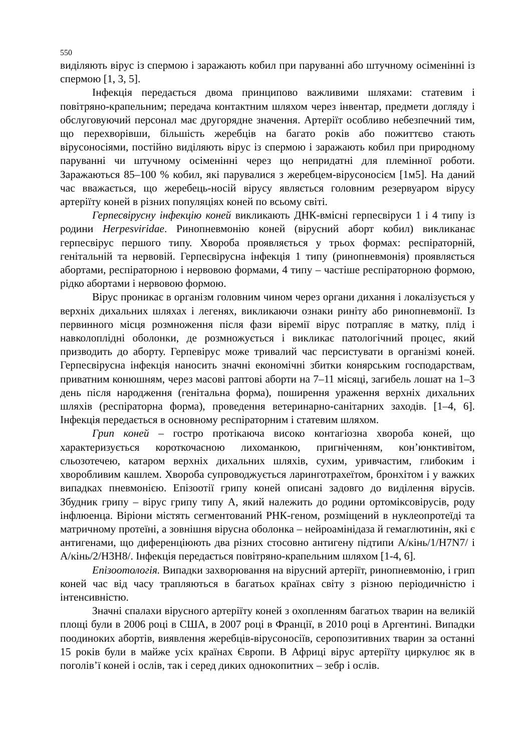550
виділяють вірус із спермою і заражають кобил при паруванні або штучному осіменінні із спермою [1, 3, 5].
Інфекція передається двома принципово важливими шляхами: статевим і повітряно-крапельним; передача контактним шляхом через інвентар, предмети догляду і обслуговуючий персонал має другорядне значення. Артеріїт особливо небезпечний тим, що перехворівши, більшість жеребців на багато років або пожиттєво стають вірусоносіями, постійно виділяють вірус із спермою і заражають кобил при природному паруванні чи штучному осіменінні через що непридатні для племінної роботи. Заражаються 85–100 % кобил, які парувалися з жеребцем-вірусоносієм [1м5]. На даний час вважається, що жеребець-носій вірусу являється головним резервуаром вірусу артеріїту коней в різних популяціях коней по всьому світі.
Герпесвірусну інфекцію коней викликають ДНК-вмісні герпесвіруси 1 і 4 типу із родини Herpesviridae. Ринопневмонію коней (вірусний аборт кобил) викликанає герпесвірус першого типу. Хвороба проявляється у трьох формах: респіраторній, генітальній та нервовій. Герпесвірусна інфекція 1 типу (ринопневмонія) проявляється абортами, респіраторною і нервовою формами, 4 типу – частіше респіраторною формою, рідко абортами і нервовою формою.
Вірус проникає в організм головним чином через органи дихання і локалізується у верхніх дихальних шляхах і легенях, викликаючи ознаки риніту або ринопневмонії. Із первинного місця розмноження після фази віремії вірус потрапляє в матку, плід і навколоплідні оболонки, де розмножується і викликає патологічний процес, який призводить до аборту. Герпевірус може тривалий час персистувати в організмі коней. Герпесвірусна інфекція наносить значні економічні збитки конярським господарствам, приватним конюшням, через масові раптові аборти на 7–11 місяці, загибель лошат на 1–3 день після народження (генітальна форма), поширення ураження верхніх дихальних шляхів (респіраторна форма), проведення ветеринарно-санітарних заходів. [1–4, 6]. Інфекція передається в основному респіраторним і статевим шляхом.
Грип коней – гостро протікаюча високо контагіозна хвороба коней, що характеризується короткочасною лихоманкою, пригніченням, кон’юнктивітом, сльозотечею, катаром верхніх дихальних шляхів, сухим, уривчастим, глибоким і хворобливим кашлем. Хвороба супроводжується ларинготрахеїтом, бронхітом і у важких випадках пневмонією. Епізоотії грипу коней описані задовго до виділення вірусів. Збудник грипу – вірус грипу типу А, який належить до родини ортоміксовірусів, роду інфлюенца. Віріони містять сегментований РНК-геном, розміщений в нуклеопротеїді та матричному протеїні, а зовнішня вірусна оболонка – нейроамінідаза й гемаглютинін, які є антигенами, що диференціюють два різних стосовно антигену підтипи A/кінь/1/H7N7/ і A/кінь/2/H3H8/. Інфекція передається повітряно-крапельним шляхом [1-4, 6].
Епізоотологія. Випадки захворювання на вірусний артеріїт, ринопневмонію, і грип коней час від часу трапляються в багатьох країнах світу з різною періодичністю і інтенсивністю.
Значні спалахи вірусного артеріїту коней з охопленням багатьох тварин на великій площі були в 2006 році в США, в 2007 році в Франції, в 2010 році в Аргентині. Випадки поодиноких абортів, виявлення жеребців-вірусоносіїв, серопозитивних тварин за останні 15 років були в майже усіх країнах Європи. В Африці вірус артеріїту циркулює як в поголів’ї коней і ослів, так і серед диких однокопитних – зебр і ослів.